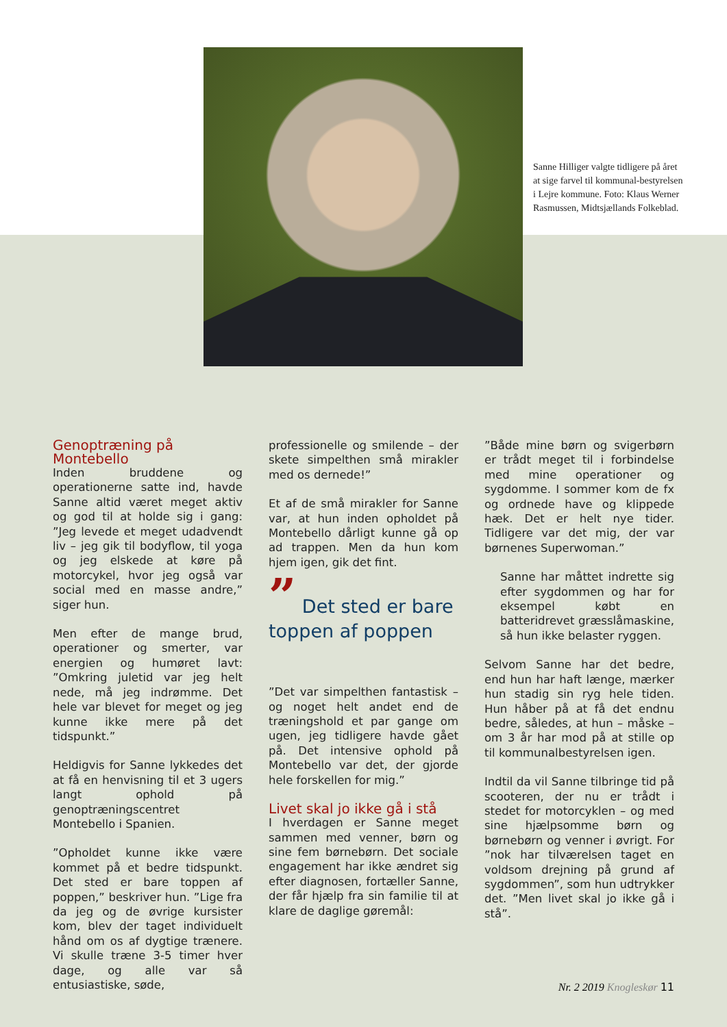Sanne Hilliger valgte tidligere på året at sige farvel til kommunal-bestyrelsen i Lejre kommune. Foto: Klaus Werner Rasmussen, Midtsjællands Folkeblad.
Genoptræning på Montebello
Inden bruddene og operationerne satte ind, havde Sanne altid været meget aktiv og god til at holde sig i gang: ”Jeg levede et meget udadvendt liv – jeg gik til bodyflow, til yoga og jeg elskede at køre på motorcykel, hvor jeg også var social med en masse andre,” siger hun.
Men efter de mange brud, operationer og smerter, var energien og humøret lavt: ”Omkring juletid var jeg helt nede, må jeg indrømme. Det hele var blevet for meget og jeg kunne ikke mere på det tidspunkt.”
Heldigvis for Sanne lykkedes det at få en henvisning til et 3 ugers langt ophold på genoptræningscentret Montebello i Spanien.
”Opholdet kunne ikke være kommet på et bedre tidspunkt. Det sted er bare toppen af poppen,” beskriver hun. ”Lige fra da jeg og de øvrige kursister kom, blev der taget individuelt hånd om os af dygtige trænere. Vi skulle træne 3-5 timer hver dage, og alle var så entusiastiske, søde,
professionelle og smilende – der skete simpelthen små mirakler med os dernede!”
Et af de små mirakler for Sanne var, at hun inden opholdet på Montebello dårligt kunne gå op ad trappen. Men da hun kom hjem igen, gik det fint.
” Det sted er bare toppen af poppen
”Det var simpelthen fantastisk – og noget helt andet end de træningshold et par gange om ugen, jeg tidligere havde gået på. Det intensive ophold på Montebello var det, der gjorde hele forskellen for mig.”
Livet skal jo ikke gå i stå
I hverdagen er Sanne meget sammen med venner, børn og sine fem børnebørn. Det sociale engagement har ikke ændret sig efter diagnosen, fortæller Sanne, der får hjælp fra sin familie til at klare de daglige gøremål:
”Både mine børn og svigerbørn er trådt meget til i forbindelse med mine operationer og sygdomme. I sommer kom de fx og ordnede have og klippede hæk. Det er helt nye tider. Tidligere var det mig, der var børnenes Superwoman.”
Sanne har måttet indrette sig efter sygdommen og har for eksempel købt en batteridrevet græsslåmaskine, så hun ikke belaster ryggen.
Selvom Sanne har det bedre, end hun har haft længe, mærker hun stadig sin ryg hele tiden. Hun håber på at få det endnu bedre, således, at hun – måske – om 3 år har mod på at stille op til kommunalbestyrelsen igen.
Indtil da vil Sanne tilbringe tid på scooteren, der nu er trådt i stedet for motorcyklen – og med sine hjælpsomme børn og børnebørn og venner i øvrigt. For ”nok har tilværelsen taget en voldsom drejning på grund af sygdommen”, som hun udtrykker det. ”Men livet skal jo ikke gå i stå”.
Nr. 2 2019 Knogleskør 11